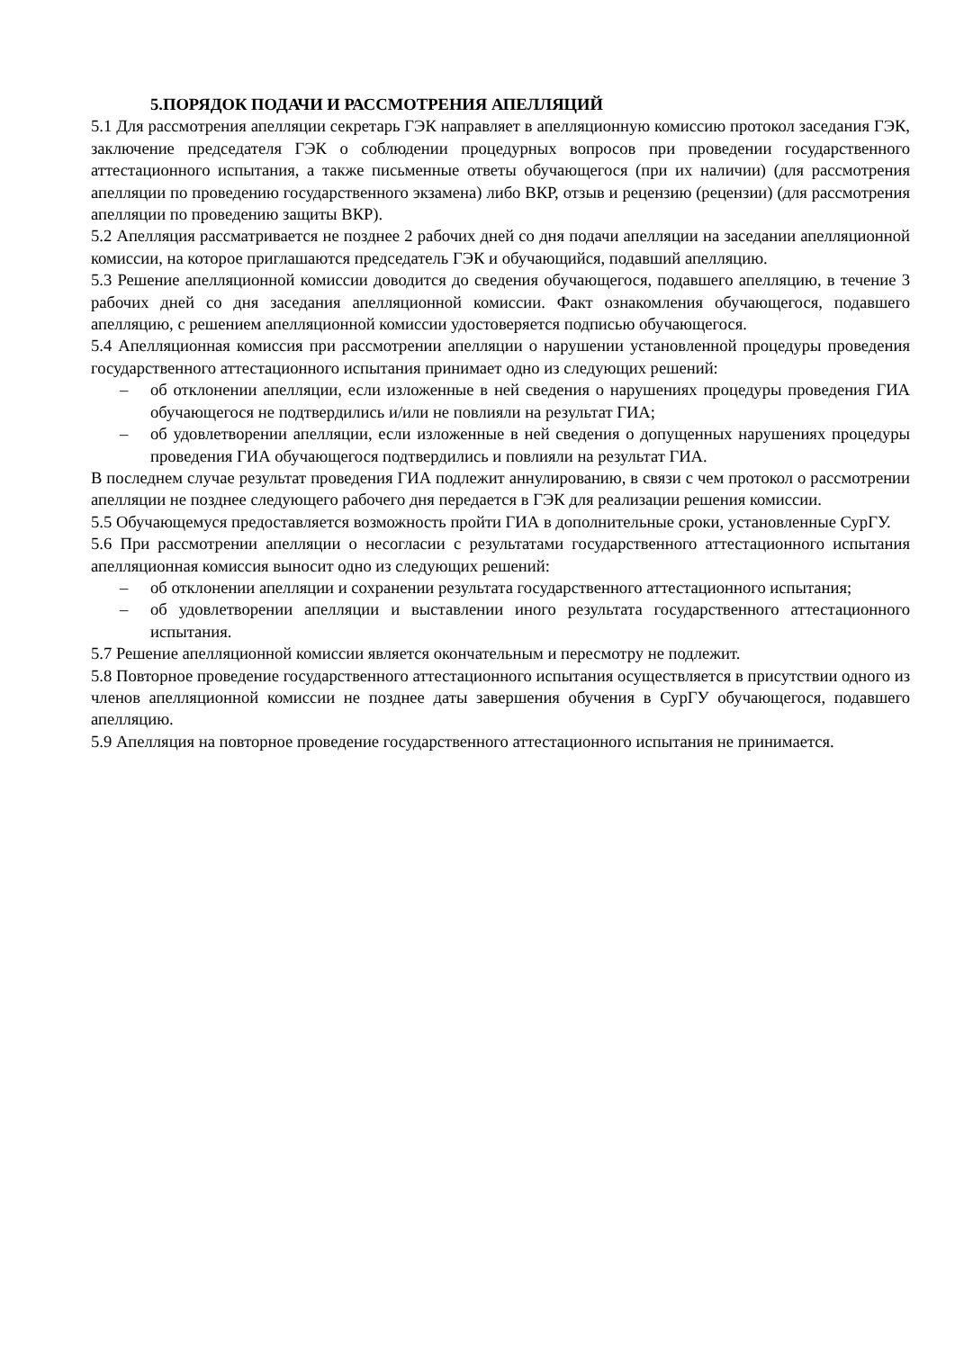5.ПОРЯДОК ПОДАЧИ И РАССМОТРЕНИЯ АПЕЛЛЯЦИЙ
5.1 Для рассмотрения апелляции секретарь ГЭК направляет в апелляционную комиссию протокол заседания ГЭК, заключение председателя ГЭК о соблюдении процедурных вопросов при проведении государственного аттестационного испытания, а также письменные ответы обучающегося (при их наличии) (для рассмотрения апелляции по проведению государственного экзамена) либо ВКР, отзыв и рецензию (рецензии) (для рассмотрения апелляции по проведению защиты ВКР).
5.2 Апелляция рассматривается не позднее 2 рабочих дней со дня подачи апелляции на заседании апелляционной комиссии, на которое приглашаются председатель ГЭК и обучающийся, подавший апелляцию.
5.3 Решение апелляционной комиссии доводится до сведения обучающегося, подавшего апелляцию, в течение 3 рабочих дней со дня заседания апелляционной комиссии. Факт ознакомления обучающегося, подавшего апелляцию, с решением апелляционной комиссии удостоверяется подписью обучающегося.
5.4 Апелляционная комиссия при рассмотрении апелляции о нарушении установленной процедуры проведения государственного аттестационного испытания принимает одно из следующих решений:
– об отклонении апелляции, если изложенные в ней сведения о нарушениях процедуры проведения ГИА обучающегося не подтвердились и/или не повлияли на результат ГИА;
– об удовлетворении апелляции, если изложенные в ней сведения о допущенных нарушениях процедуры проведения ГИА обучающегося подтвердились и повлияли на результат ГИА.
В последнем случае результат проведения ГИА подлежит аннулированию, в связи с чем протокол о рассмотрении апелляции не позднее следующего рабочего дня передается в ГЭК для реализации решения комиссии.
5.5 Обучающемуся предоставляется возможность пройти ГИА в дополнительные сроки, установленные СурГУ.
5.6 При рассмотрении апелляции о несогласии с результатами государственного аттестационного испытания апелляционная комиссия выносит одно из следующих решений:
– об отклонении апелляции и сохранении результата государственного аттестационного испытания;
– об удовлетворении апелляции и выставлении иного результата государственного аттестационного испытания.
5.7 Решение апелляционной комиссии является окончательным и пересмотру не подлежит.
5.8 Повторное проведение государственного аттестационного испытания осуществляется в присутствии одного из членов апелляционной комиссии не позднее даты завершения обучения в СурГУ обучающегося, подавшего апелляцию.
5.9 Апелляция на повторное проведение государственного аттестационного испытания не принимается.